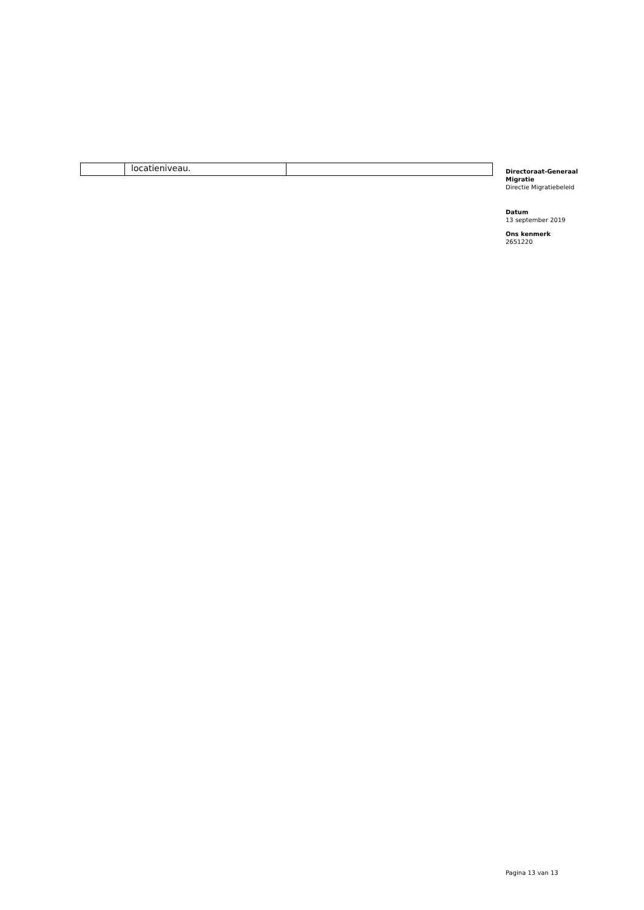| | locatieniveau. | |
Directoraat-Generaal Migratie
Directie Migratiebeleid
Datum
13 september 2019
Ons kenmerk
2651220
Pagina 13 van 13